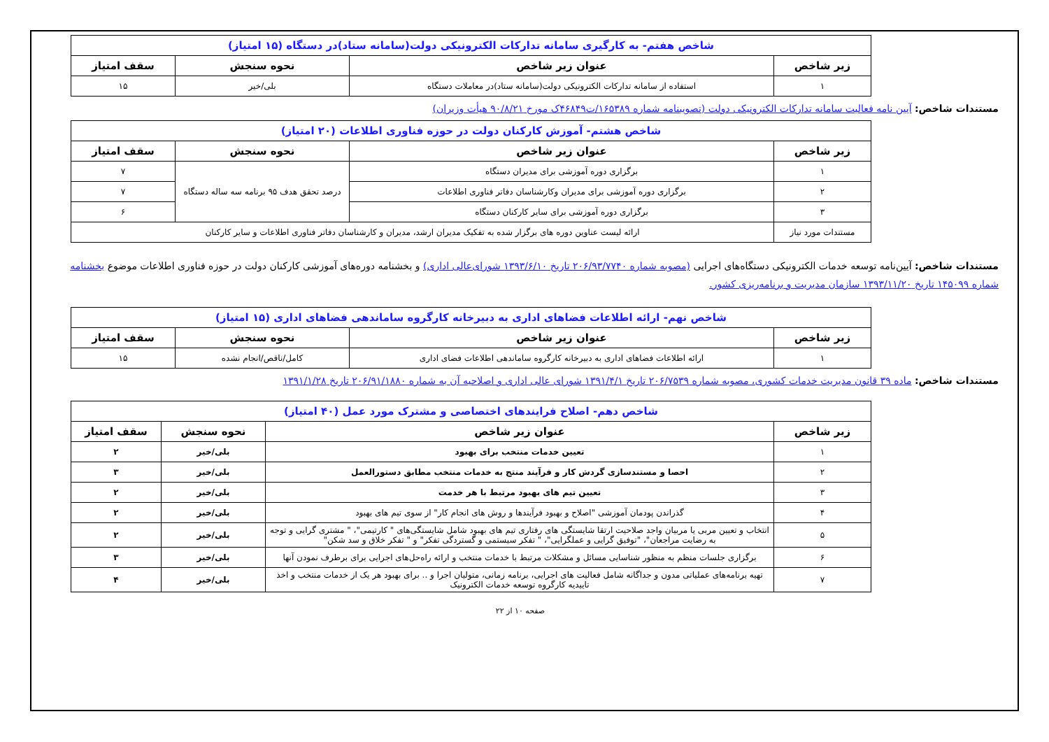| شاخص هفتم- به کارگیری سامانه تدارکات الکترونیکی دولت(سامانه ستاد)در دستگاه (۱۵ امتیاز) | | | |
| زیر شاخص | عنوان زیر شاخص | نحوه سنجش | سقف امتیاز |
| ۱ | استفاده از سامانه تدارکات الکترونیکی دولت(سامانه ستاد)در معاملات دستگاه | بلی/خیر | ۱۵ |
مستندات شاخص: آیین نامه فعالیت سامانه تدارکات الکترونیکی دولت (تصویبنامه شماره ۱۶۵۳۸۹/ت۴۶۸۴۹ک مورخ ۹۰/۸/۲۱ هیأت وزیران)
| شاخص هشتم- آموزش کارکنان دولت در حوزه فناوری اطلاعات (۲۰ امتیاز) | | | |
| زیر شاخص | عنوان زیر شاخص | نحوه سنجش | سقف امتیاز |
| ۱ | برگزاری دوره آموزشی برای مدیران دستگاه | درصد تحقق هدف ۹۵ برنامه سه ساله دستگاه | ۷ |
| ۲ | برگزاری دوره آموزشی برای مدیران وکارشناسان دفاتر فناوری اطلاعات | | ۷ |
| ۳ | برگزاری دوره آموزشی برای سایر کارکنان دستگاه | | ۶ |
| مستندات مورد نیاز | ارائه لیست عناوین دوره های برگزار شده به تفکیک مدیران ارشد، مدیران و کارشناسان دفاتر فناوری اطلاعات و سایر کارکنان | | |
مستندات شاخص: آیین‌نامه توسعه خدمات الکترونیکی دستگاه‌های اجرایی (مصوبه شماره ۲۰۶/۹۳/۷۷۴۰ تاریخ ۱۳۹۳/۶/۱۰ شورای‌عالی اداری) و بخشنامه دوره‌های آموزشی کارکنان دولت در حوزه فناوری اطلاعات موضوع بخشنامه شماره ۱۴۵۰۹۹ تاریخ ۱۳۹۳/۱۱/۲۰ سازمان مدیریت و برنامه‌ریزی کشور.
| شاخص نهم- ارائه اطلاعات فضاهای اداری به دبیرخانه کارگروه ساماندهی فضاهای اداری (۱۵ امتیاز) | | | |
| زیر شاخص | عنوان زیر شاخص | نحوه سنجش | سقف امتیاز |
| ۱ | ارائه اطلاعات فضاهای اداری به دبیرخانه کارگروه ساماندهی اطلاعات فضای اداری | کامل/ناقص/انجام نشده | ۱۵ |
مستندات شاخص: ماده ۳۹ قانون مدیریت خدمات کشوری، مصوبه شماره ۲۰۶/۷۵۳۹ تاریخ ۱۳۹۱/۴/۱ شورای عالی اداری و اصلاحیه آن به شماره ۲۰۶/۹۱/۱۸۸۰ تاریخ ۱۳۹۱/۱/۲۸
| شاخص دهم- اصلاح فرایندهای اختصاصی و مشترک مورد عمل (۴۰ امتیاز) | | | |
| زیر شاخص | عنوان زیر شاخص | نحوه سنجش | سقف امتیاز |
| ۱ | تعیین خدمات منتخب برای بهبود | بلی/خیر | ۲ |
| ۲ | احصا و مستندسازی گردش کار و فرآیند منتج به خدمات منتخب مطابق دستورالعمل | بلی/خیر | ۳ |
| ۳ | تعیین تیم های بهبود مرتبط با هر خدمت | بلی/خیر | ۲ |
| ۴ | گذراندن پودمان آموزشی "اصلاح و بهبود فرآیندها و روش های انجام کار" از سوی تیم های بهبود | بلی/خیر | ۲ |
| ۵ | انتخاب و تعیین مربی یا مربیان واجد صلاحیت ارتقا شایستگی های رفتاری تیم های بهبود شامل شایستگی‌های " کارتیمی"، " مشتری گرایی و توجه به رضایت مراجعان"، "توفیق گرایی و عملگرایی"، " تفکر سیستمی و گستردگی تفکر" و " تفکر خلاق و سد شکن" | بلی/خیر | ۲ |
| ۶ | برگزاری جلسات منظم به منظور شناسایی مسائل و مشکلات مرتبط با خدمات منتخب و ارائه راه‌حل‌های اجرایی برای برطرف نمودن آنها | بلی/خیر | ۳ |
| ۷ | تهیه برنامه‌های عملیاتی مدون و جداگانه شامل فعالیت های اجرایی، برنامه زمانی، متولیان اجرا و .. برای بهبود هر یک از خدمات منتخب و اخذ تاییدیه کارگروه توسعه خدمات الکترونیک | بلی/خیر | ۴ |
صفحه ۱۰ از ۲۲